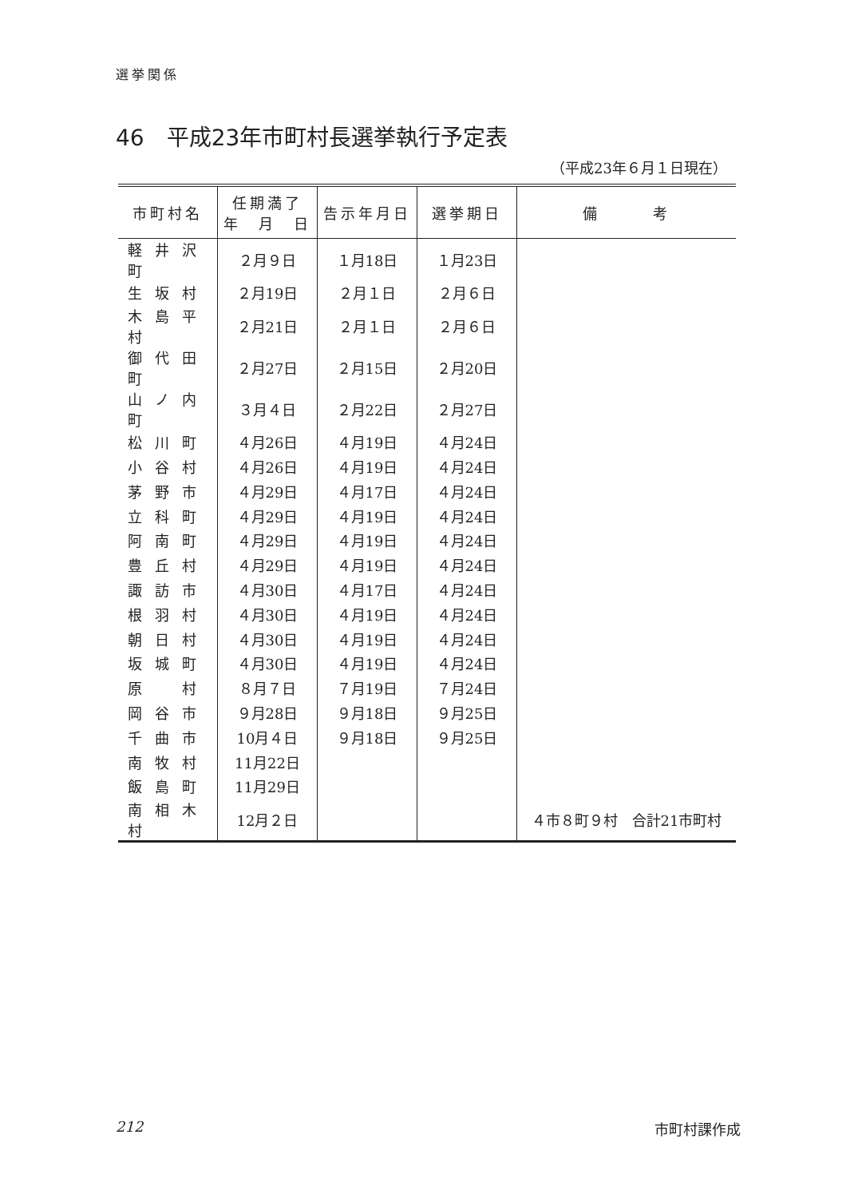選挙関係
46　平成23年市町村長選挙執行予定表
（平成23年６月１日現在）
| 市町村名 | 任期満了 年 月 日 | 告示年月日 | 選挙期日 | 備 考 |
| --- | --- | --- | --- | --- |
| 軽井沢町 | ２月９日 | １月18日 | １月23日 | |
| 生坂村 | ２月19日 | ２月１日 | ２月６日 | |
| 木島平村 | ２月21日 | ２月１日 | ２月６日 | |
| 御代田町 | ２月27日 | ２月15日 | ２月20日 | |
| 山ノ内町 | ３月４日 | ２月22日 | ２月27日 | |
| 松川町 | ４月26日 | ４月19日 | ４月24日 | |
| 小谷村 | ４月26日 | ４月19日 | ４月24日 | |
| 茅野市 | ４月29日 | ４月17日 | ４月24日 | |
| 立科町 | ４月29日 | ４月19日 | ４月24日 | |
| 阿南町 | ４月29日 | ４月19日 | ４月24日 | |
| 豊丘村 | ４月29日 | ４月19日 | ４月24日 | |
| 諏訪市 | ４月30日 | ４月17日 | ４月24日 | |
| 根羽村 | ４月30日 | ４月19日 | ４月24日 | |
| 朝日村 | ４月30日 | ４月19日 | ４月24日 | |
| 坂城町 | ４月30日 | ４月19日 | ４月24日 | |
| 原 村 | ８月７日 | ７月19日 | ７月24日 | |
| 岡谷市 | ９月28日 | ９月18日 | ９月25日 | |
| 千曲市 | 10月４日 | ９月18日 | ９月25日 | |
| 南牧村 | 11月22日 | | | |
| 飯島町 | 11月29日 | | | |
| 南相木村 | 12月２日 | | | ４市８町９村 合計21市町村 |
212 市町村課作成